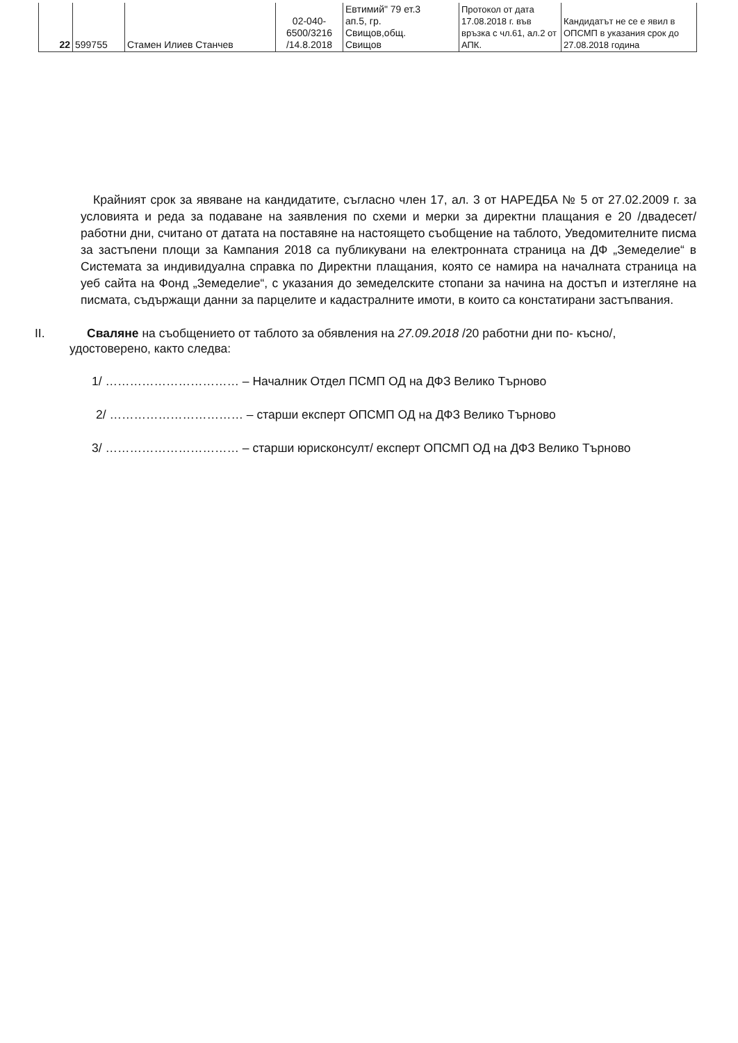| 22 | 599755 | Стамен Илиев Станчев | 02-040- 6500/3216 /14.8.2018 | Евтимий" 79 ет.3 ап.5, гр. Свищов,общ. Свищов | Протокол от дата 17.08.2018 г. във връзка с чл.61, ал.2 от АПК. | Кандидатът не се е явил в ОПСМП в указания срок до 27.08.2018 година |
Крайният срок за явяване на кандидатите, съгласно член 17, ал. 3 от НАРЕДБА № 5 от 27.02.2009 г. за условията и реда за подаване на заявления по схеми и мерки за директни плащания е 20 /двадесет/ работни дни, считано от датата на поставяне на настоящето съобщение на таблото, Уведомителните писма за застъпени площи за Кампания 2018 са публикувани на електронната страница на ДФ „Земеделие“ в Системата за индивидуална справка по Директни плащания, която се намира на началната страница на уеб сайта на Фонд „Земеделие“, с указания до земеделските стопани за начина на достъп и изтегляне на писмата, съдържащи данни за парцелите и кадастралните имоти, в които са констатирани застъпвания.
II. Сваляне на съобщението от таблото за обявления на 27.09.2018 /20 работни дни по- късно/,
удостоверено, както следва:
1/ …………………………… – Началник Отдел ПСМП ОД на ДФЗ Велико Търново
2/ …………………………… – старши експерт ОПСМП ОД на ДФЗ Велико Търново
3/ …………………………… – старши юрисконсулт/ експерт ОПСМП ОД на ДФЗ Велико Търново